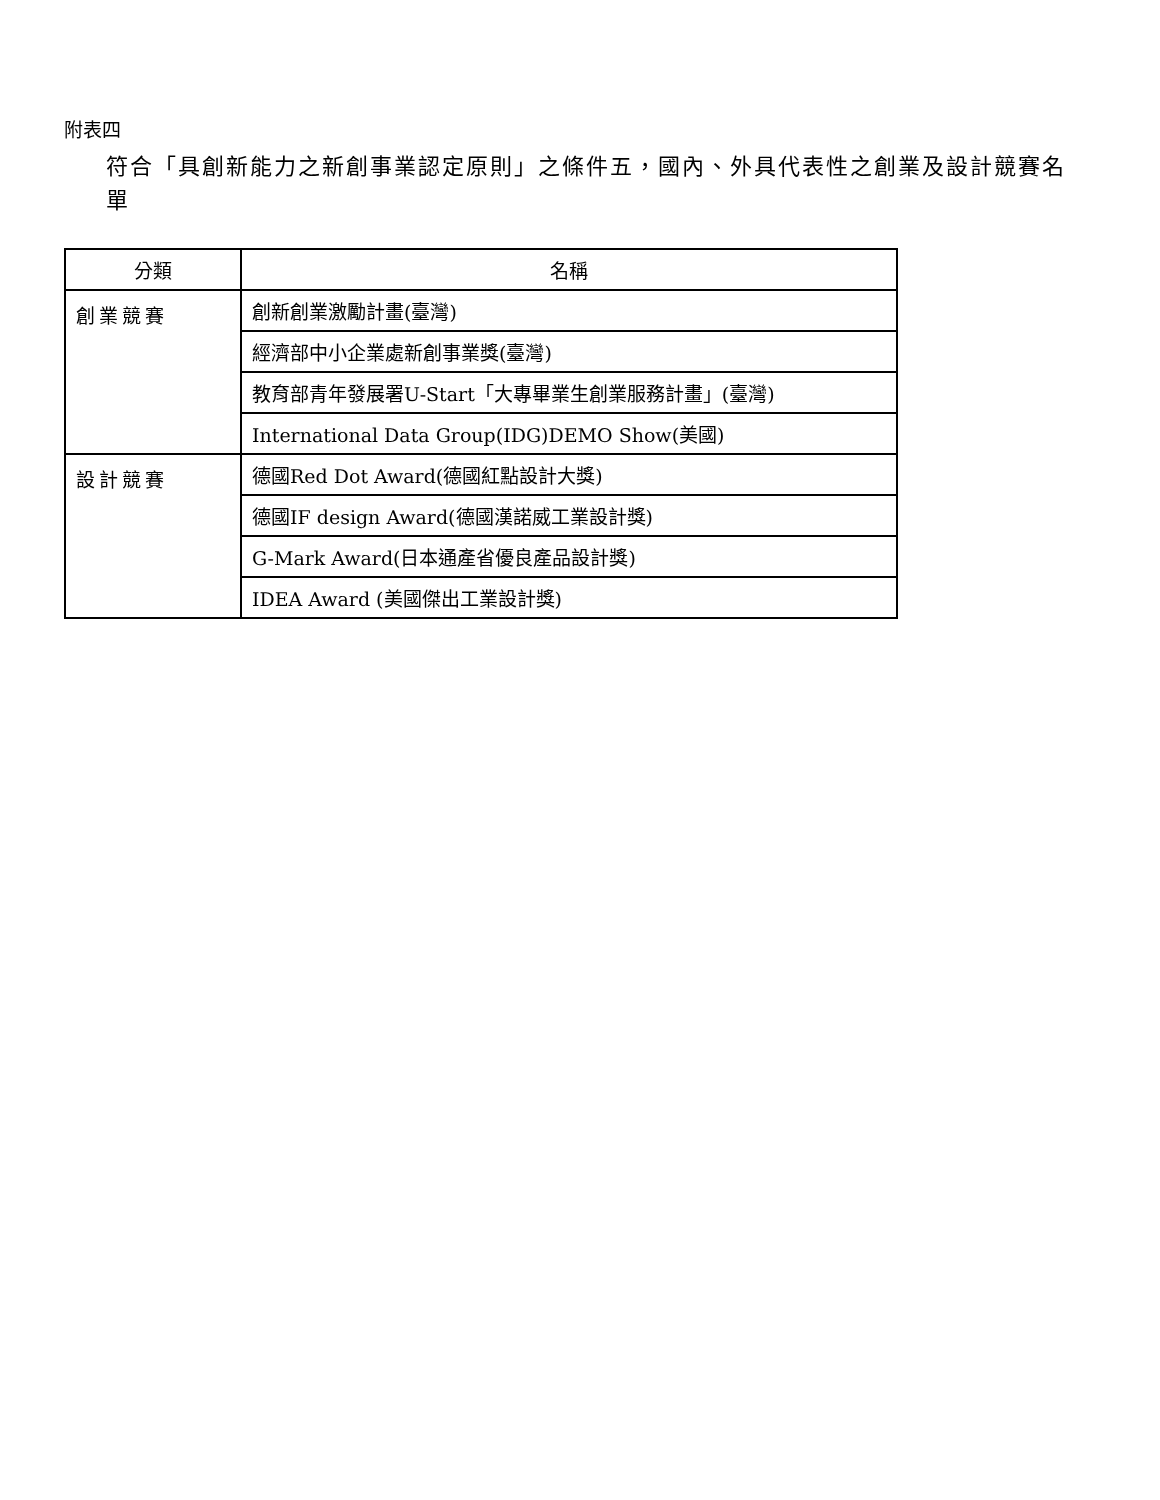附表四
符合「具創新能力之新創事業認定原則」之條件五，國內、外具代表性之創業及設計競賽名單
| 分類 | 名稱 |
| --- | --- |
| 創業競賽 | 創新創業激勵計畫(臺灣) |
| | 經濟部中小企業處新創事業獎(臺灣) |
| | 教育部青年發展署U-Start「大專畢業生創業服務計畫」(臺灣) |
| | International Data Group(IDG)DEMO Show(美國) |
| 設計競賽 | 德國Red Dot Award(德國紅點設計大獎) |
| | 德國IF design Award(德國漢諾威工業設計獎) |
| | G-Mark Award(日本通產省優良產品設計獎) |
| | IDEA Award (美國傑出工業設計獎) |